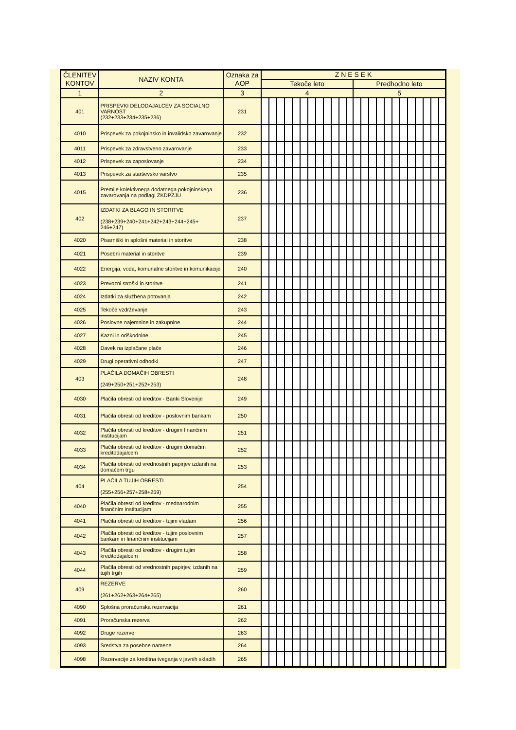| ČLENITEV KONTOV | NAZIV KONTA | Oznaka za AOP | Z N E S E K | |
| --- | --- | --- | --- | --- |
| | | | Tekoče leto | Predhodno leto |
| 1 | 2 | 3 | 4 | 5 |
| 401 | PRISPEVKI DELODAJALCEV ZA SOCIALNO VARNOST (232+233+234+235+236) | 231 | | |
| 4010 | Prispevek za pokojninsko in invalidsko zavarovanje | 232 | | |
| 4011 | Prispevek za zdravstveno zavarovanje | 233 | | |
| 4012 | Prispevek za zaposlovanje | 234 | | |
| 4013 | Prispevek za starševsko varstvo | 235 | | |
| 4015 | Premije kolektivnega dodatnega pokojninskega zavarovanja na podlagi ZKDPZJU | 236 | | |
| 402 | IZDATKI ZA BLAGO IN STORITVE (238+239+240+241+242+243+244+245+ 246+247) | 237 | | |
| 4020 | Pisarniški in splošni material in storitve | 238 | | |
| 4021 | Posebni material in storitve | 239 | | |
| 4022 | Energija, voda, komunalne storitve in komunikacije | 240 | | |
| 4023 | Prevozni stroški in storitve | 241 | | |
| 4024 | Izdatki za službena potovanja | 242 | | |
| 4025 | Tekoče vzdrževanje | 243 | | |
| 4026 | Poslovne najemnine in zakupnine | 244 | | |
| 4027 | Kazni in odškodnine | 245 | | |
| 4028 | Davek na izplačane plače | 246 | | |
| 4029 | Drugi operativni odhodki | 247 | | |
| 403 | PLAČILA DOMAČIH OBRESTI (249+250+251+252+253) | 248 | | |
| 4030 | Plačila obresti od kreditov - Banki Slovenije | 249 | | |
| 4031 | Plačila obresti od kreditov - poslovnim bankam | 250 | | |
| 4032 | Plačila obresti od kreditov - drugim finančnim institucijam | 251 | | |
| 4033 | Plačila obresti od kreditov - drugim domačim kreditodajalcem | 252 | | |
| 4034 | Plačila obresti od vrednostnih papirjev izdanih na domačem trgu | 253 | | |
| 404 | PLAČILA TUJIH OBRESTI (255+256+257+258+259) | 254 | | |
| 4040 | Plačila obresti od kreditov - mednarodnim finančnim institucijam | 255 | | |
| 4041 | Plačila obresti od kreditov - tujim vladam | 256 | | |
| 4042 | Plačila obresti od kreditov - tujim poslovnim bankam in finančnim institucijam | 257 | | |
| 4043 | Plačila obresti od kreditov - drugim tujim kreditodajalcem | 258 | | |
| 4044 | Plačila obresti od vrednostnih papirjev, izdanih na tujih trgih | 259 | | |
| 409 | REZERVE (261+262+263+264+265) | 260 | | |
| 4090 | Splošna proračunska rezervacija | 261 | | |
| 4091 | Proračunska rezerva | 262 | | |
| 4092 | Druge rezerve | 263 | | |
| 4093 | Sredstva za posebne namene | 264 | | |
| 4098 | Rezervacije za kreditna tveganja v javnih skladih | 265 | | |